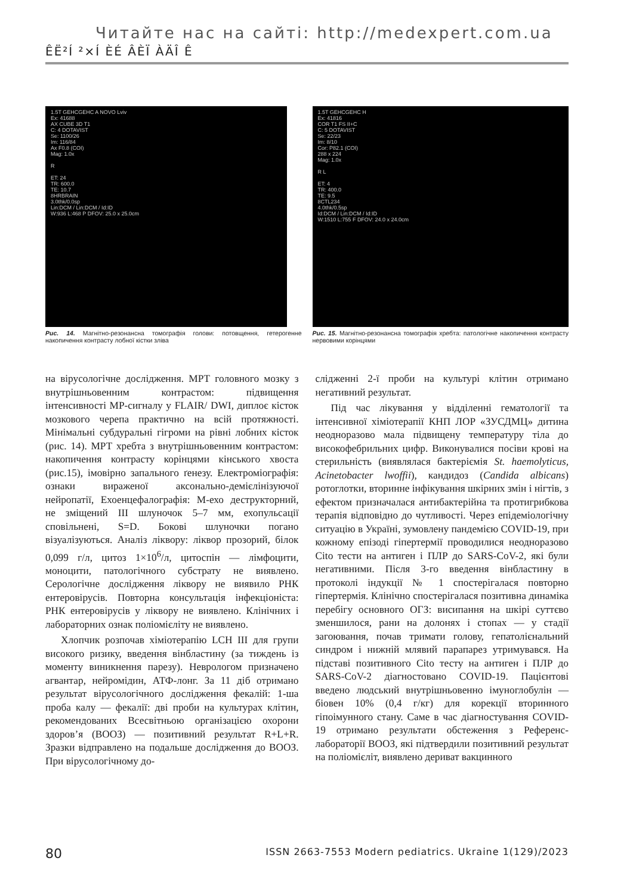Читайте нас на сайті: http://medexpert.com.ua
ÊË²Í ²×Í ÈÉ ÂÈÏ ÀÄÎ Ê
1.5T GEHCGEHC A NOVO Lviv
Ex: 41688
AX CUBE 3D T1
C: 4 DOTAVIST
Se: 1100/26
Im: 116/84
Ax F0.8 (COI)
Mag: 1.0x
R
ET: 24
TR: 600.0
TE: 10.7
8HRBRAIN
3.0thk/0.0sp
Lin:DCM / Lin:DCM / Id:ID
W:936 L:468 P DFOV: 25.0 x 25.0cm
Рис. 14. Магнітно-резонансна томографія голови: потовщення, гетерогенне накопичення контрасту лобної кістки зліва
1.5T GEHCGEHC H
Ex: 41816
COR T1 FS II+C
C: 5 DOTAVIST
Se: 22/23
Im: 8/10
Cor: P82.1 (COI)
288 x 224
Mag: 1.0x
R L
ET: 4
TR: 400.0
TE: 9.5
8CTL234
4.0thk/0.5sp
Id:DCM / Lin:DCM / Id:ID
W:1510 L:755 F DFOV: 24.0 x 24.0cm
Рис. 15. Магнітно-резонансна томографія хребта: патологічне накопичення контрасту нервовими корінцями
на вірусологічне дослідження. МРТ головного мозку з внутрішньовенним контрастом: підвищення інтенсивності МР-сигналу у FLAIR/ DWI, диплоє кісток мозкового черепа практично на всій протяжності. Мінімальні субдуральні гігроми на рівні лобних кісток (рис. 14). МРТ хребта з внутрішньовенним контрастом: накопичення контрасту корінцями кінського хвоста (рис.15), імовірно запального ґенезу. Електроміографія: ознаки вираженої аксонально-демієлінізуючої нейропатії, Ехоенцефалографія: М-ехо деструкторний, не зміщений III шлуночок 5–7 мм, ехопульсації сповільнені, S=D. Бокові шлуночки погано візуалізуються. Аналіз ліквору: ліквор прозорий, білок 0,099 г/л, цитоз 1×10<sup>6</sup>/л, цитоспін — лімфоцити, моноцити, патологічного субстрату не виявлено. Серологічне дослідження ліквору не виявило РНК ентеровірусів. Повторна консультація інфекціоніста: РНК ентеровірусів у ліквору не виявлено. Клінічних і лабораторних ознак поліомієліту не виявлено.
Хлопчик розпочав хіміотерапію LCH III для групи високого ризику, введення вінбластину (за тиждень із моменту виникнення парезу). Неврологом призначено агвантар, нейромідин, АТФ-лонг. За 11 діб отримано результат вірусологічного дослідження фекалій: 1-ша проба калу — фекалії: дві проби на культурах клітин, рекомендованих Всесвітньою організацією охорони здоров’я (ВООЗ) — позитивний результат R+L+R. Зразки відправлено на подальше дослідження до ВООЗ. При вірусологічному до-
слідженні 2-ї проби на культурі клітин отримано негативний результат.
Під час лікування у відділенні гематології та інтенсивної хіміотерапії КНП ЛОР «ЗУСДМЦ» дитина неодноразово мала підвищену температуру тіла до високофебрильних цифр. Виконувалися посіви крові на стерильність (виявлялася бактеріємія St. haemolyticus, Acinetobacter lwoffii), кандидоз (Candida albicans) ротоглотки, вторинне інфікування шкірних змін і нігтів, з ефектом призначалася антибактерійна та протигрибкова терапія відповідно до чутливості. Через епідеміологічну ситуацію в Україні, зумовлену пандемією COVID-19, при кожному епізоді гіпертермії проводилися неодноразово Cito тести на антиген і ПЛР до SARS-CoV-2, які були негативними. Після 3-го введення вінбластину в протоколі індукції № 1 спостерігалася повторно гіпертермія. Клінічно спостерігалася позитивна динаміка перебігу основного ОГЗ: висипання на шкірі суттєво зменшилося, рани на долонях і стопах — у стадії загоювання, почав тримати голову, гепатолієнальний синдром і нижній млявий парапарез утримувався. На підставі позитивного Cito тесту на антиген і ПЛР до SARS-CoV-2 діагностовано COVID-19. Пацієнтові введено людський внутрішньовенно імуноглобулін — біовен 10% (0,4 г/кг) для корекції вторинного гіпоімунного стану. Саме в час діагностування COVID-19 отримано результати обстеження з Референс-лабораторії ВООЗ, які підтвердили позитивний результат на поліомієліт, виявлено дериват вакцинного
80 ISSN 2663-7553 Modern pediatrics. Ukraine 1(129)/2023